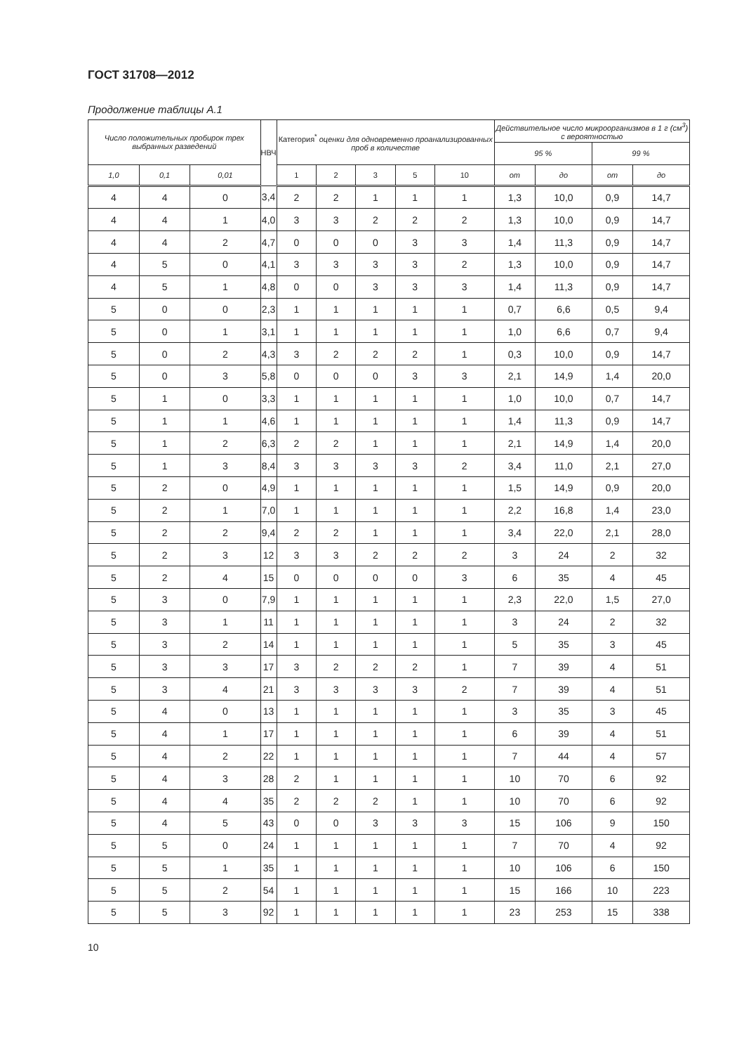ГОСТ 31708—2012
Продолжение таблицы А.1
| Число положительных пробирок трех выбранных разведений | | | НВЧ | Категория<sup>*</sup> оценки для одновременно проанализированных проб в количестве | | | | | Действительное число микроорганизмов в 1 г (см<sup>3</sup>) с вероятностью | | | |
| --- | --- | --- | --- | --- | --- | --- | --- | --- | --- | --- | --- | --- |
| | | | | | | | | | 95 % | | 99 % | |
| 1,0 | 0,1 | 0,01 | | 1 | 2 | 3 | 5 | 10 | от | до | от | до |
| 4 | 4 | 0 | 3,4 | 2 | 2 | 1 | 1 | 1 | 1,3 | 10,0 | 0,9 | 14,7 |
| 4 | 4 | 1 | 4,0 | 3 | 3 | 2 | 2 | 2 | 1,3 | 10,0 | 0,9 | 14,7 |
| 4 | 4 | 2 | 4,7 | 0 | 0 | 0 | 3 | 3 | 1,4 | 11,3 | 0,9 | 14,7 |
| 4 | 5 | 0 | 4,1 | 3 | 3 | 3 | 3 | 2 | 1,3 | 10,0 | 0,9 | 14,7 |
| 4 | 5 | 1 | 4,8 | 0 | 0 | 3 | 3 | 3 | 1,4 | 11,3 | 0,9 | 14,7 |
| 5 | 0 | 0 | 2,3 | 1 | 1 | 1 | 1 | 1 | 0,7 | 6,6 | 0,5 | 9,4 |
| 5 | 0 | 1 | 3,1 | 1 | 1 | 1 | 1 | 1 | 1,0 | 6,6 | 0,7 | 9,4 |
| 5 | 0 | 2 | 4,3 | 3 | 2 | 2 | 2 | 1 | 0,3 | 10,0 | 0,9 | 14,7 |
| 5 | 0 | 3 | 5,8 | 0 | 0 | 0 | 3 | 3 | 2,1 | 14,9 | 1,4 | 20,0 |
| 5 | 1 | 0 | 3,3 | 1 | 1 | 1 | 1 | 1 | 1,0 | 10,0 | 0,7 | 14,7 |
| 5 | 1 | 1 | 4,6 | 1 | 1 | 1 | 1 | 1 | 1,4 | 11,3 | 0,9 | 14,7 |
| 5 | 1 | 2 | 6,3 | 2 | 2 | 1 | 1 | 1 | 2,1 | 14,9 | 1,4 | 20,0 |
| 5 | 1 | 3 | 8,4 | 3 | 3 | 3 | 3 | 2 | 3,4 | 11,0 | 2,1 | 27,0 |
| 5 | 2 | 0 | 4,9 | 1 | 1 | 1 | 1 | 1 | 1,5 | 14,9 | 0,9 | 20,0 |
| 5 | 2 | 1 | 7,0 | 1 | 1 | 1 | 1 | 1 | 2,2 | 16,8 | 1,4 | 23,0 |
| 5 | 2 | 2 | 9,4 | 2 | 2 | 1 | 1 | 1 | 3,4 | 22,0 | 2,1 | 28,0 |
| 5 | 2 | 3 | 12 | 3 | 3 | 2 | 2 | 2 | 3 | 24 | 2 | 32 |
| 5 | 2 | 4 | 15 | 0 | 0 | 0 | 0 | 3 | 6 | 35 | 4 | 45 |
| 5 | 3 | 0 | 7,9 | 1 | 1 | 1 | 1 | 1 | 2,3 | 22,0 | 1,5 | 27,0 |
| 5 | 3 | 1 | 11 | 1 | 1 | 1 | 1 | 1 | 3 | 24 | 2 | 32 |
| 5 | 3 | 2 | 14 | 1 | 1 | 1 | 1 | 1 | 5 | 35 | 3 | 45 |
| 5 | 3 | 3 | 17 | 3 | 2 | 2 | 2 | 1 | 7 | 39 | 4 | 51 |
| 5 | 3 | 4 | 21 | 3 | 3 | 3 | 3 | 2 | 7 | 39 | 4 | 51 |
| 5 | 4 | 0 | 13 | 1 | 1 | 1 | 1 | 1 | 3 | 35 | 3 | 45 |
| 5 | 4 | 1 | 17 | 1 | 1 | 1 | 1 | 1 | 6 | 39 | 4 | 51 |
| 5 | 4 | 2 | 22 | 1 | 1 | 1 | 1 | 1 | 7 | 44 | 4 | 57 |
| 5 | 4 | 3 | 28 | 2 | 1 | 1 | 1 | 1 | 10 | 70 | 6 | 92 |
| 5 | 4 | 4 | 35 | 2 | 2 | 2 | 1 | 1 | 10 | 70 | 6 | 92 |
| 5 | 4 | 5 | 43 | 0 | 0 | 3 | 3 | 3 | 15 | 106 | 9 | 150 |
| 5 | 5 | 0 | 24 | 1 | 1 | 1 | 1 | 1 | 7 | 70 | 4 | 92 |
| 5 | 5 | 1 | 35 | 1 | 1 | 1 | 1 | 1 | 10 | 106 | 6 | 150 |
| 5 | 5 | 2 | 54 | 1 | 1 | 1 | 1 | 1 | 15 | 166 | 10 | 223 |
| 5 | 5 | 3 | 92 | 1 | 1 | 1 | 1 | 1 | 23 | 253 | 15 | 338 |
10